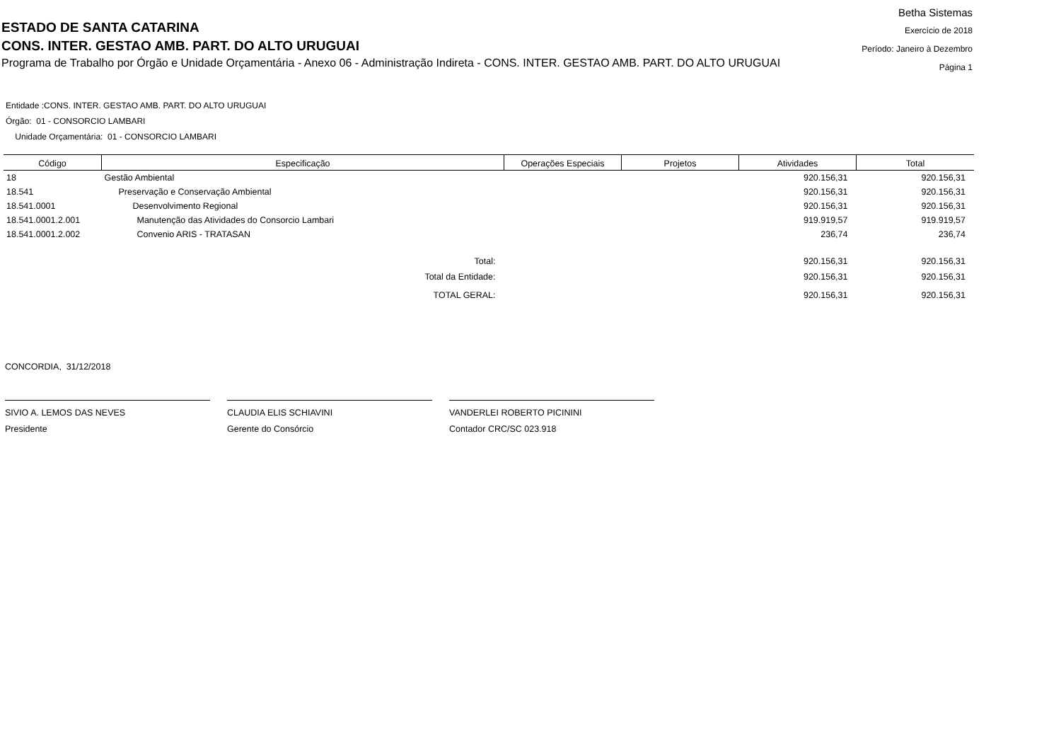ESTADO DE SANTA CATARINA
CONS. INTER. GESTAO AMB. PART. DO ALTO URUGUAI
Programa de Trabalho por Órgão e Unidade Orçamentária - Anexo 06 - Administração Indireta - CONS. INTER. GESTAO AMB. PART. DO ALTO URUGUAI
Betha Sistemas
Exercício de 2018
Período: Janeiro à Dezembro
Página 1
Entidade :CONS. INTER. GESTAO AMB. PART. DO ALTO URUGUAI
Órgão: 01 - CONSORCIO LAMBARI
Unidade Orçamentária: 01 - CONSORCIO LAMBARI
| Código | Especificação | Operações Especiais | Projetos | Atividades | Total |
| --- | --- | --- | --- | --- | --- |
| 18 | Gestão Ambiental | | | 920.156,31 | 920.156,31 |
| 18.541 | Preservação e Conservação Ambiental | | | 920.156,31 | 920.156,31 |
| 18.541.0001 | Desenvolvimento Regional | | | 920.156,31 | 920.156,31 |
| 18.541.0001.2.001 | Manutenção das Atividades do Consorcio Lambari | | | 919.919,57 | 919.919,57 |
| 18.541.0001.2.002 | Convenio ARIS - TRATASAN | | | 236,74 | 236,74 |
| | Total: | | | 920.156,31 | 920.156,31 |
| | Total da Entidade: | | | 920.156,31 | 920.156,31 |
| | TOTAL GERAL: | | | 920.156,31 | 920.156,31 |
CONCORDIA, 31/12/2018
SIVIO A. LEMOS DAS NEVES
Presidente
CLAUDIA ELIS SCHIAVINI
Gerente do Consórcio
VANDERLEI ROBERTO PICININI
Contador CRC/SC 023.918